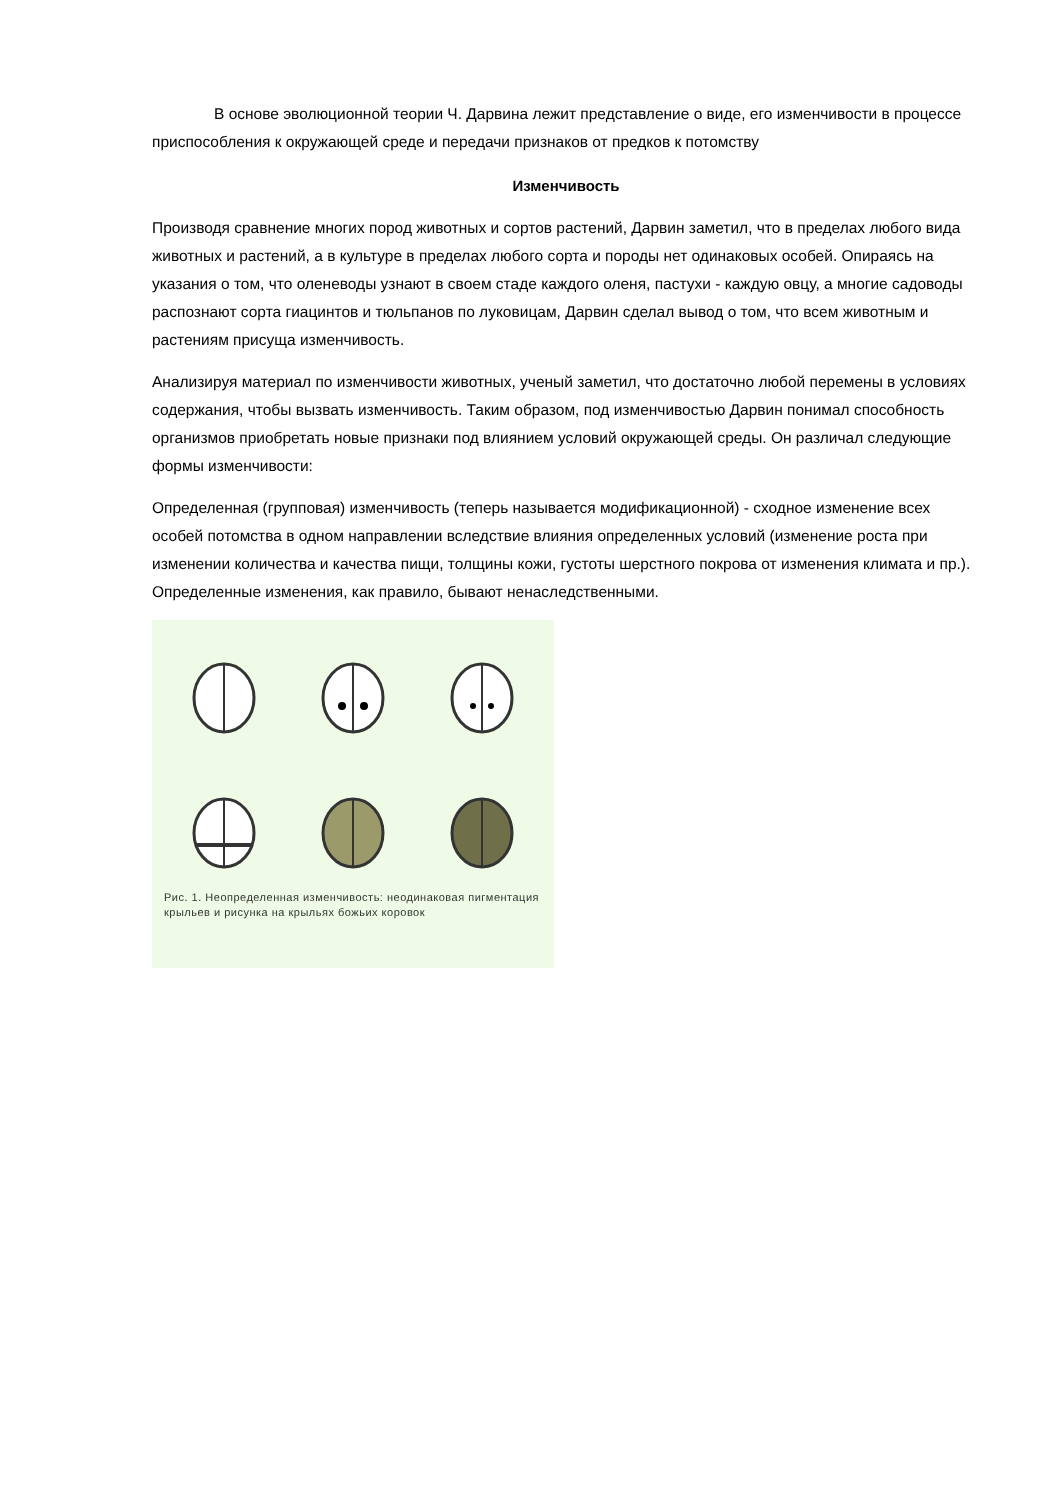В основе эволюционной теории Ч. Дарвина лежит представление о виде, его изменчивости в процессе приспособления к окружающей среде и передачи признаков от предков к потомству
Изменчивость
Производя сравнение многих пород животных и сортов растений, Дарвин заметил, что в пределах любого вида животных и растений, а в культуре в пределах любого сорта и породы нет одинаковых особей. Опираясь на указания о том, что оленеводы узнают в своем стаде каждого оленя, пастухи - каждую овцу, а многие садоводы распознают сорта гиацинтов и тюльпанов по луковицам, Дарвин сделал вывод о том, что всем животным и растениям присуща изменчивость.
Анализируя материал по изменчивости животных, ученый заметил, что достаточно любой перемены в условиях содержания, чтобы вызвать изменчивость. Таким образом, под изменчивостью Дарвин понимал способность организмов приобретать новые признаки под влиянием условий окружающей среды. Он различал следующие формы изменчивости:
Определенная (групповая) изменчивость (теперь называется модификационной) - сходное изменение всех особей потомства в одном направлении вследствие влияния определенных условий (изменение роста при изменении количества и качества пищи, толщины кожи, густоты шерстного покрова от изменения климата и пр.). Определенные изменения, как правило, бывают ненаследственными.
Рис. 1. Неопределенная изменчивость: неодинаковая пигментация крыльев и рисунка на крыльях божьих коровок